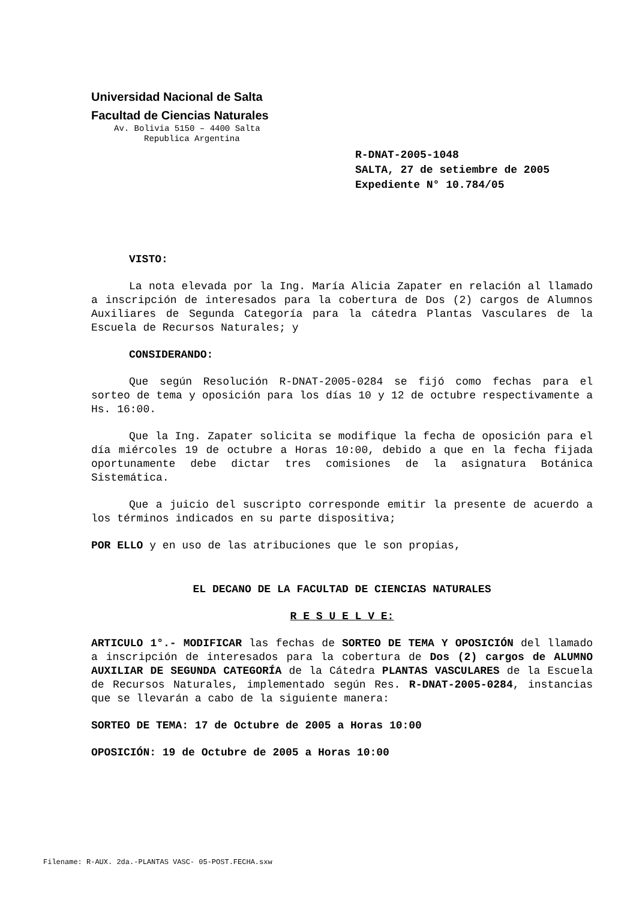Universidad Nacional de Salta
Facultad de Ciencias Naturales
Av. Bolivia 5150 – 4400 Salta
Republica Argentina
R-DNAT-2005-1048
SALTA, 27 de setiembre de 2005
Expediente N° 10.784/05
VISTO:
La nota elevada por la Ing. María Alicia Zapater en relación al llamado a inscripción de interesados para la cobertura de Dos (2) cargos de Alumnos Auxiliares de Segunda Categoría para la cátedra Plantas Vasculares de la Escuela de Recursos Naturales; y
CONSIDERANDO:
Que según Resolución R-DNAT-2005-0284 se fijó como fechas para el sorteo de tema y oposición para los días 10 y 12 de octubre respectivamente a Hs. 16:00.
Que la Ing. Zapater solicita se modifique la fecha de oposición para el día miércoles 19 de octubre a Horas 10:00, debido a que en la fecha fijada oportunamente debe dictar tres comisiones de la asignatura Botánica Sistemática.
Que a juicio del suscripto corresponde emitir la presente de acuerdo a los términos indicados en su parte dispositiva;
POR ELLO y en uso de las atribuciones que le son propias,
EL DECANO DE LA FACULTAD DE CIENCIAS NATURALES
R E S U E L V E:
ARTICULO 1°.- MODIFICAR las fechas de SORTEO DE TEMA Y OPOSICIÓN del llamado a inscripción de interesados para la cobertura de Dos (2) cargos de ALUMNO AUXILIAR DE SEGUNDA CATEGORÍA de la Cátedra PLANTAS VASCULARES de la Escuela de Recursos Naturales, implementado según Res. R-DNAT-2005-0284, instancias que se llevarán a cabo de la siguiente manera:
SORTEO DE TEMA: 17 de Octubre de 2005 a Horas 10:00
OPOSICIÓN: 19 de Octubre de 2005 a Horas 10:00
Filename: R-AUX. 2da.-PLANTAS VASC- 05-POST.FECHA.sxw